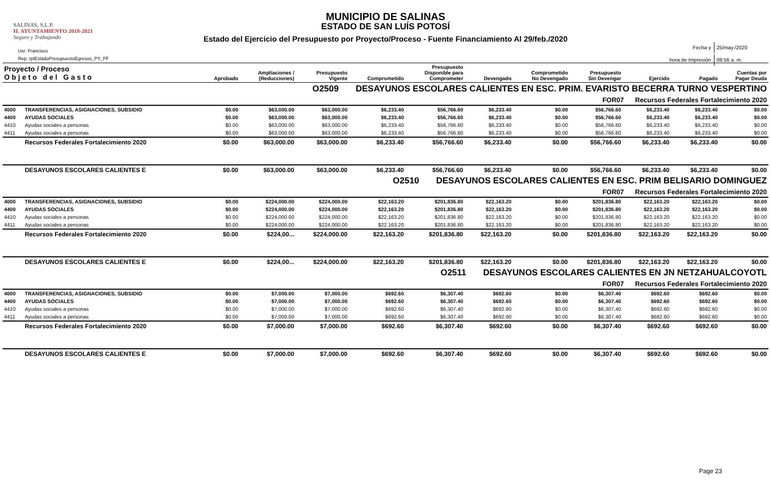SALINAS, S.L.P.
H. AYUNTAMIENTO 2018-2021
Seguro y Trabajando
Usr: Francisco
Rep: rptEstadoPresupuestoEgresos_PY_FF
MUNICIPIO DE SALINAS
ESTADO DE SAN LUÍS POTOSÍ
Estado del Ejercicio del Presupuesto por Proyecto/Proceso - Fuente Financiamiento Al 29/feb./2020
| Fecha y | 25/may./2020 |
| hora de Impresión | 08:56 a. m. |
| Proyecto / Proceso O b j e t o d e l G a s t o | | Aprobado | Ampliaciones / (Reducciones) | Presupuesto Vigente | Comprometido | Presupuesto Disponible para Comprometer | Devengado | Comprometido No Devengado | Presupuesto Sin Devengar | Ejercido | Pagado | Cuentas por Pagar Deuda |
| --- | --- | --- | --- | --- | --- | --- | --- | --- | --- | --- | --- | --- |
| O2509 DESAYUNOS ESCOLARES CALIENTES EN ESC. PRIM. EVARISTO BECERRA TURNO VESPERTINO | | | | | | | | | | | | |
| FOR07 Recursos Federales Fortalecimiento 2020 | | | | | | | | | | | | |
| 4000 | TRANSFERENCIAS, ASIGNACIONES, SUBSIDIO | $0.00 | $63,000.00 | $63,000.00 | $6,233.40 | $56,766.60 | $6,233.40 | $0.00 | $56,766.60 | $6,233.40 | $6,233.40 | $0.00 |
| 4400 | AYUDAS SOCIALES | $0.00 | $63,000.00 | $63,000.00 | $6,233.40 | $56,766.60 | $6,233.40 | $0.00 | $56,766.60 | $6,233.40 | $6,233.40 | $0.00 |
| 4410 | Ayudas sociales a personas | $0.00 | $63,000.00 | $63,000.00 | $6,233.40 | $56,766.60 | $6,233.40 | $0.00 | $56,766.60 | $6,233.40 | $6,233.40 | $0.00 |
| 4411 | Ayudas sociales a personas | $0.00 | $63,000.00 | $63,000.00 | $6,233.40 | $56,766.60 | $6,233.40 | $0.00 | $56,766.60 | $6,233.40 | $6,233.40 | $0.00 |
| | Recursos Federales Fortalecimiento 2020 | $0.00 | $63,000.00 | $63,000.00 | $6,233.40 | $56,766.60 | $6,233.40 | $0.00 | $56,766.60 | $6,233.40 | $6,233.40 | $0.00 |
| | DESAYUNOS ESCOLARES CALIENTES E | $0.00 | $63,000.00 | $63,000.00 | $6,233.40 | $56,766.60 | $6,233.40 | $0.00 | $56,766.60 | $6,233.40 | $6,233.40 | $0.00 |
| O2510 DESAYUNOS ESCOLARES CALIENTES EN ESC. PRIM BELISARIO DOMINGUEZ | | | | | | | | | | | | |
| FOR07 Recursos Federales Fortalecimiento 2020 | | | | | | | | | | | | |
| 4000 | TRANSFERENCIAS, ASIGNACIONES, SUBSIDIO | $0.00 | $224,000.00 | $224,000.00 | $22,163.20 | $201,836.80 | $22,163.20 | $0.00 | $201,836.80 | $22,163.20 | $22,163.20 | $0.00 |
| 4400 | AYUDAS SOCIALES | $0.00 | $224,000.00 | $224,000.00 | $22,163.20 | $201,836.80 | $22,163.20 | $0.00 | $201,836.80 | $22,163.20 | $22,163.20 | $0.00 |
| 4410 | Ayudas sociales a personas | $0.00 | $224,000.00 | $224,000.00 | $22,163.20 | $201,836.80 | $22,163.20 | $0.00 | $201,836.80 | $22,163.20 | $22,163.20 | $0.00 |
| 4411 | Ayudas sociales a personas | $0.00 | $224,000.00 | $224,000.00 | $22,163.20 | $201,836.80 | $22,163.20 | $0.00 | $201,836.80 | $22,163.20 | $22,163.20 | $0.00 |
| | Recursos Federales Fortalecimiento 2020 | $0.00 | $224,00... | $224,000.00 | $22,163.20 | $201,836.80 | $22,163.20 | $0.00 | $201,836.80 | $22,163.20 | $22,163.20 | $0.00 |
| | DESAYUNOS ESCOLARES CALIENTES E | $0.00 | $224,00... | $224,000.00 | $22,163.20 | $201,836.80 | $22,163.20 | $0.00 | $201,836.80 | $22,163.20 | $22,163.20 | $0.00 |
| O2511 DESAYUNOS ESCOLARES CALIENTES EN JN NETZAHUALCOYOTL | | | | | | | | | | | | |
| FOR07 Recursos Federales Fortalecimiento 2020 | | | | | | | | | | | | |
| 4000 | TRANSFERENCIAS, ASIGNACIONES, SUBSIDIO | $0.00 | $7,000.00 | $7,000.00 | $692.60 | $6,307.40 | $692.60 | $0.00 | $6,307.40 | $692.60 | $692.60 | $0.00 |
| 4400 | AYUDAS SOCIALES | $0.00 | $7,000.00 | $7,000.00 | $692.60 | $6,307.40 | $692.60 | $0.00 | $6,307.40 | $692.60 | $692.60 | $0.00 |
| 4410 | Ayudas sociales a personas | $0.00 | $7,000.00 | $7,000.00 | $692.60 | $6,307.40 | $692.60 | $0.00 | $6,307.40 | $692.60 | $692.60 | $0.00 |
| 4411 | Ayudas sociales a personas | $0.00 | $7,000.00 | $7,000.00 | $692.60 | $6,307.40 | $692.60 | $0.00 | $6,307.40 | $692.60 | $692.60 | $0.00 |
| | Recursos Federales Fortalecimiento 2020 | $0.00 | $7,000.00 | $7,000.00 | $692.60 | $6,307.40 | $692.60 | $0.00 | $6,307.40 | $692.60 | $692.60 | $0.00 |
| | DESAYUNOS ESCOLARES CALIENTES E | $0.00 | $7,000.00 | $7,000.00 | $692.60 | $6,307.40 | $692.60 | $0.00 | $6,307.40 | $692.60 | $692.60 | $0.00 |
Page 23